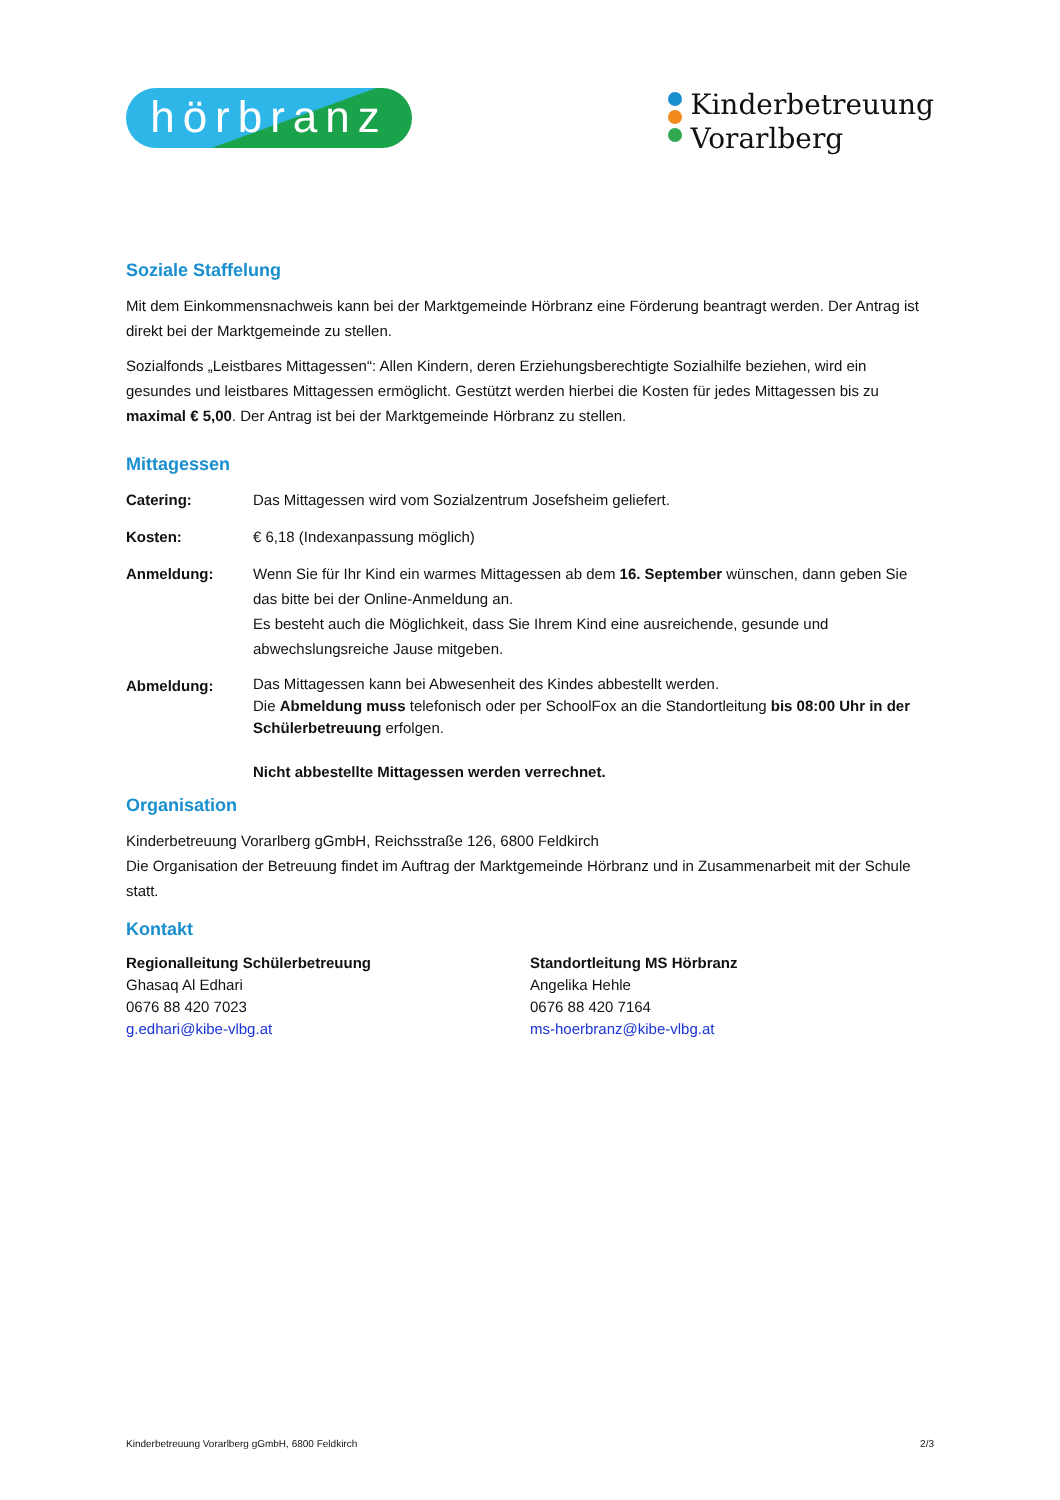hörbranz
Kinderbetreuung
Vorarlberg
Soziale Staffelung
Mit dem Einkommensnachweis kann bei der Marktgemeinde Hörbranz eine Förderung beantragt werden. Der Antrag ist direkt bei der Marktgemeinde zu stellen.
Sozialfonds „Leistbares Mittagessen“: Allen Kindern, deren Erziehungsberechtigte Sozialhilfe beziehen, wird ein gesundes und leistbares Mittagessen ermöglicht. Gestützt werden hierbei die Kosten für jedes Mittagessen bis zu maximal € 5,00. Der Antrag ist bei der Marktgemeinde Hörbranz zu stellen.
Mittagessen
Catering: Das Mittagessen wird vom Sozialzentrum Josefsheim geliefert.
Kosten: € 6,18 (Indexanpassung möglich)
Anmeldung: Wenn Sie für Ihr Kind ein warmes Mittagessen ab dem 16. September wünschen, dann geben Sie das bitte bei der Online-Anmeldung an.
Es besteht auch die Möglichkeit, dass Sie Ihrem Kind eine ausreichende, gesunde und abwechslungsreiche Jause mitgeben.
Abmeldung:
Das Mittagessen kann bei Abwesenheit des Kindes abbestellt werden.
Die Abmeldung muss telefonisch oder per SchoolFox an die Standortleitung bis 08:00 Uhr in der Schülerbetreuung erfolgen.
Nicht abbestellte Mittagessen werden verrechnet.
Organisation
Kinderbetreuung Vorarlberg gGmbH, Reichsstraße 126, 6800 Feldkirch
Die Organisation der Betreuung findet im Auftrag der Marktgemeinde Hörbranz und in Zusammenarbeit mit der Schule statt.
Kontakt
Regionalleitung Schülerbetreuung
Ghasaq Al Edhari
0676 88 420 7023
g.edhari@kibe-vlbg.at
Standortleitung MS Hörbranz
Angelika Hehle
0676 88 420 7164
ms-hoerbranz@kibe-vlbg.at
Kinderbetreuung Vorarlberg gGmbH, 6800 Feldkirch 2/3